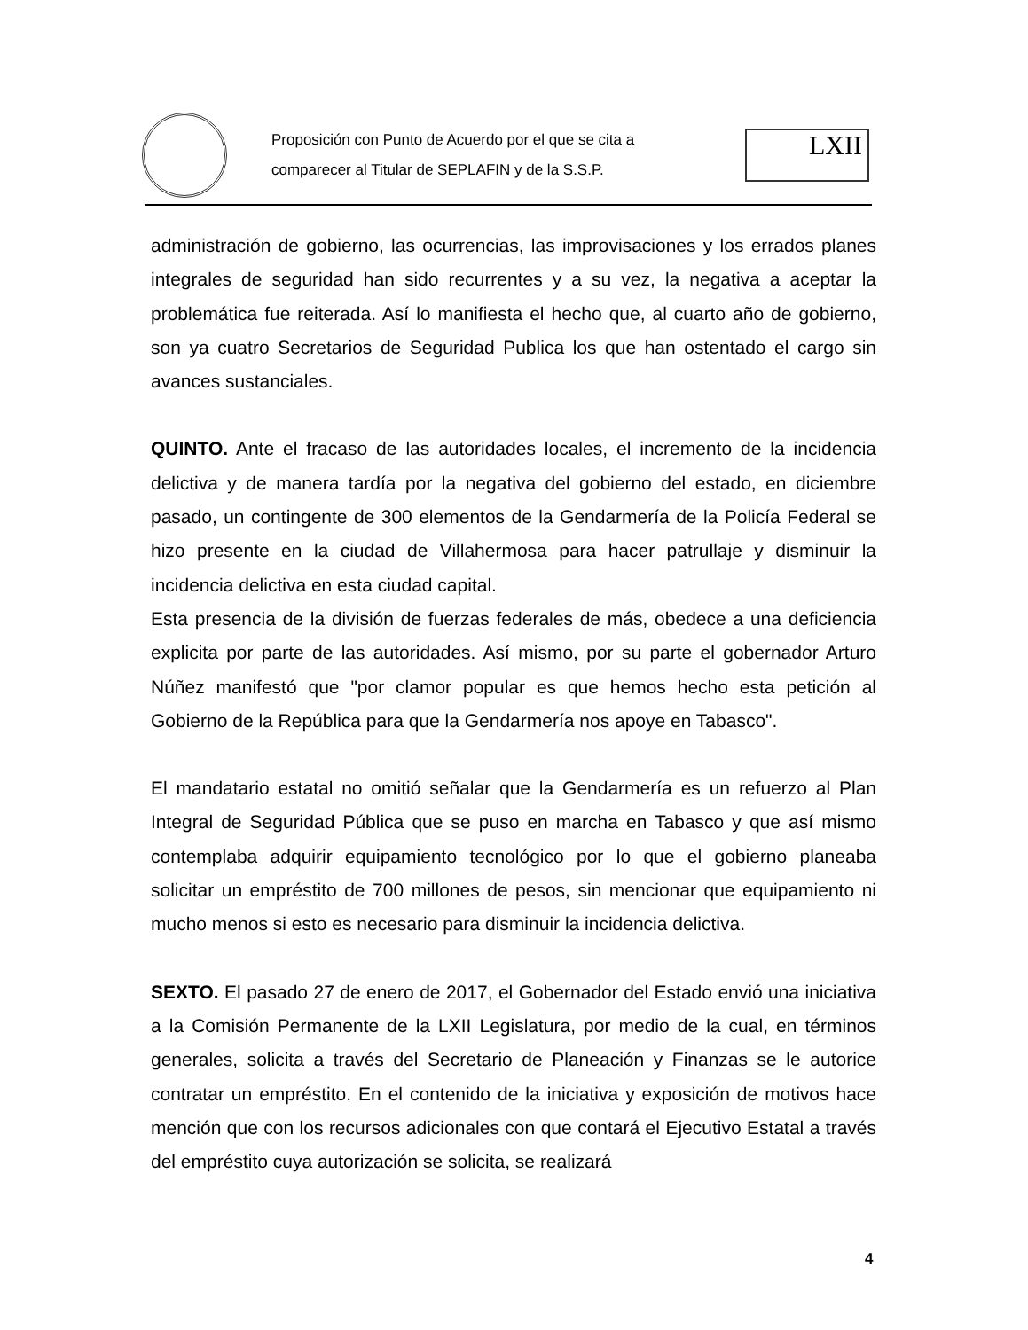Proposición con Punto de Acuerdo por el que se cita a
comparecer al Titular de SEPLAFIN y de la S.S.P.
LXII
administración de gobierno, las ocurrencias, las improvisaciones y los errados planes integrales de seguridad han sido recurrentes y a su vez, la negativa a aceptar la problemática fue reiterada. Así lo manifiesta el hecho que, al cuarto año de gobierno, son ya cuatro Secretarios de Seguridad Publica los que han ostentado el cargo sin avances sustanciales.
QUINTO. Ante el fracaso de las autoridades locales, el incremento de la incidencia delictiva y de manera tardía por la negativa del gobierno del estado, en diciembre pasado, un contingente de 300 elementos de la Gendarmería de la Policía Federal se hizo presente en la ciudad de Villahermosa para hacer patrullaje y disminuir la incidencia delictiva en esta ciudad capital.
Esta presencia de la división de fuerzas federales de más, obedece a una deficiencia explicita por parte de las autoridades. Así mismo, por su parte el gobernador Arturo Núñez manifestó que "por clamor popular es que hemos hecho esta petición al Gobierno de la República para que la Gendarmería nos apoye en Tabasco".
El mandatario estatal no omitió señalar que la Gendarmería es un refuerzo al Plan Integral de Seguridad Pública que se puso en marcha en Tabasco y que así mismo contemplaba adquirir equipamiento tecnológico por lo que el gobierno planeaba solicitar un empréstito de 700 millones de pesos, sin mencionar que equipamiento ni mucho menos si esto es necesario para disminuir la incidencia delictiva.
SEXTO. El pasado 27 de enero de 2017, el Gobernador del Estado envió una iniciativa a la Comisión Permanente de la LXII Legislatura, por medio de la cual, en términos generales, solicita a través del Secretario de Planeación y Finanzas se le autorice contratar un empréstito. En el contenido de la iniciativa y exposición de motivos hace mención que con los recursos adicionales con que contará el Ejecutivo Estatal a través del empréstito cuya autorización se solicita, se realizará
4